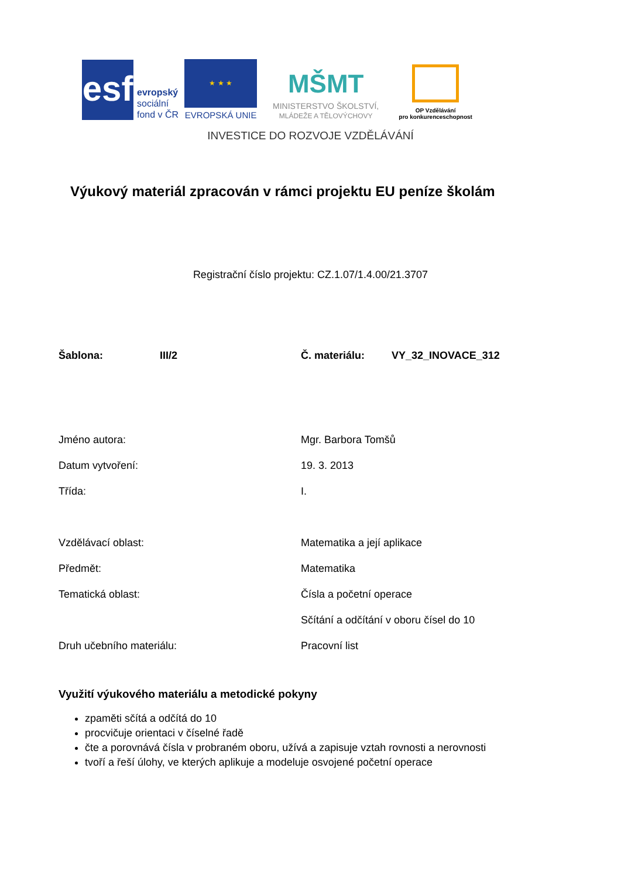esf
evropský
sociální
fond v ČR
★ ★ ★
EVROPSKÁ UNIE
MŠMT
MINISTERSTVO ŠKOLSTVÍ,
MLÁDEŽE A TĚLOVÝCHOVY
OP Vzdělávání
pro konkurenceschopnost
INVESTICE DO ROZVOJE VZDĚLÁVÁNÍ
Výukový materiál zpracován v rámci projektu EU peníze školám
Registrační číslo projektu: CZ.1.07/1.4.00/21.3707
| Šablona: | III/2 | Č. materiálu: | VY_32_INOVACE_312 |
| Jméno autora: | Mgr. Barbora Tomšů |
| Datum vytvoření: | 19. 3. 2013 |
| Třída: | I. |
| Vzdělávací oblast: | Matematika a její aplikace |
| Předmět: | Matematika |
| Tematická oblast: | Čísla a početní operace |
| | Sčítání a odčítání v oboru čísel do 10 |
| Druh učebního materiálu: | Pracovní list |
Využití výukového materiálu a metodické pokyny
zpaměti sčítá a odčítá do 10
procvičuje orientaci v číselné řadě
čte a porovnává čísla v probraném oboru, užívá a zapisuje vztah rovnosti a nerovnosti
tvoří a řeší úlohy, ve kterých aplikuje a modeluje osvojené početní operace